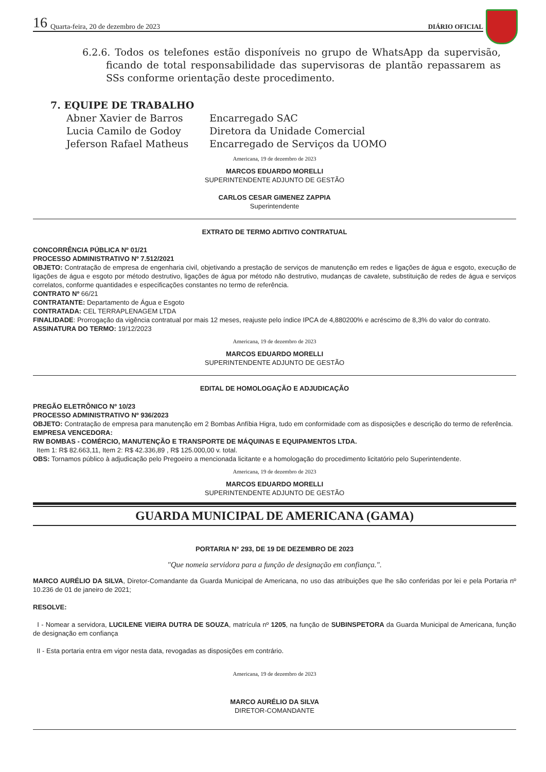16 Quarta-feira, 20 de dezembro de 2023 DIÁRIO OFICIAL
6.2.6. Todos os telefones estão disponíveis no grupo de WhatsApp da supervisão, ficando de total responsabilidade das supervisoras de plantão repassarem as SSs conforme orientação deste procedimento.
7. EQUIPE DE TRABALHO
Abner Xavier de Barros Encarregado SAC Lucia Camilo de Godoy Diretora da Unidade Comercial Jeferson Rafael Matheus Encarregado de Serviços da UOMO
Americana, 19 de dezembro de 2023
MARCOS EDUARDO MORELLI
SUPERINTENDENTE ADJUNTO DE GESTÃO
CARLOS CESAR GIMENEZ ZAPPIA
Superintendente
EXTRATO DE TERMO ADITIVO CONTRATUAL
CONCORRÊNCIA PÚBLICA Nº 01/21
PROCESSO ADMINISTRATIVO Nº 7.512/2021
OBJETO: Contratação de empresa de engenharia civil, objetivando a prestação de serviços de manutenção em redes e ligações de água e esgoto, execução de ligações de água e esgoto por método destrutivo, ligações de água por método não destrutivo, mudanças de cavalete, substituição de redes de água e serviços correlatos, conforme quantidades e especificações constantes no termo de referência.
CONTRATO Nº 66/21
CONTRATANTE: Departamento de Água e Esgoto
CONTRATADA: CEL TERRAPLENAGEM LTDA
FINALIDADE: Prorrogação da vigência contratual por mais 12 meses, reajuste pelo índice IPCA de 4,880200% e acréscimo de 8,3% do valor do contrato.
ASSINATURA DO TERMO: 19/12/2023
Americana, 19 de dezembro de 2023
MARCOS EDUARDO MORELLI
SUPERINTENDENTE ADJUNTO DE GESTÃO
EDITAL DE HOMOLOGAÇÃO E ADJUDICAÇÃO
PREGÃO ELETRÔNICO Nº 10/23
PROCESSO ADMINISTRATIVO Nº 936/2023
OBJETO: Contratação de empresa para manutenção em 2 Bombas Anfíbia Higra, tudo em conformidade com as disposições e descrição do termo de referência.
EMPRESA VENCEDORA:
RW BOMBAS - COMÉRCIO, MANUTENÇÃO E TRANSPORTE DE MÁQUINAS E EQUIPAMENTOS LTDA.
Item 1: R$ 82.663,11, Item 2: R$ 42.336,89 , R$ 125.000,00 v. total.
OBS: Tornamos público à adjudicação pelo Pregoeiro a mencionada licitante e a homologação do procedimento licitatório pelo Superintendente.
Americana, 19 de dezembro de 2023
MARCOS EDUARDO MORELLI
SUPERINTENDENTE ADJUNTO DE GESTÃO
GUARDA MUNICIPAL DE AMERICANA (GAMA)
PORTARIA N° 293, DE 19 DE DEZEMBRO DE 2023
"Que nomeia servidora para a função de designação em confiança.".
MARCO AURÉLIO DA SILVA, Diretor-Comandante da Guarda Municipal de Americana, no uso das atribuições que lhe são conferidas por lei e pela Portaria nº 10.236 de 01 de janeiro de 2021;
RESOLVE:
I - Nomear a servidora, LUCILENE VIEIRA DUTRA DE SOUZA, matrícula nº 1205, na função de SUBINSPETORA da Guarda Municipal de Americana, função de designação em confiança
II - Esta portaria entra em vigor nesta data, revogadas as disposições em contrário.
Americana, 19 de dezembro de 2023
MARCO AURÉLIO DA SILVA
DIRETOR-COMANDANTE